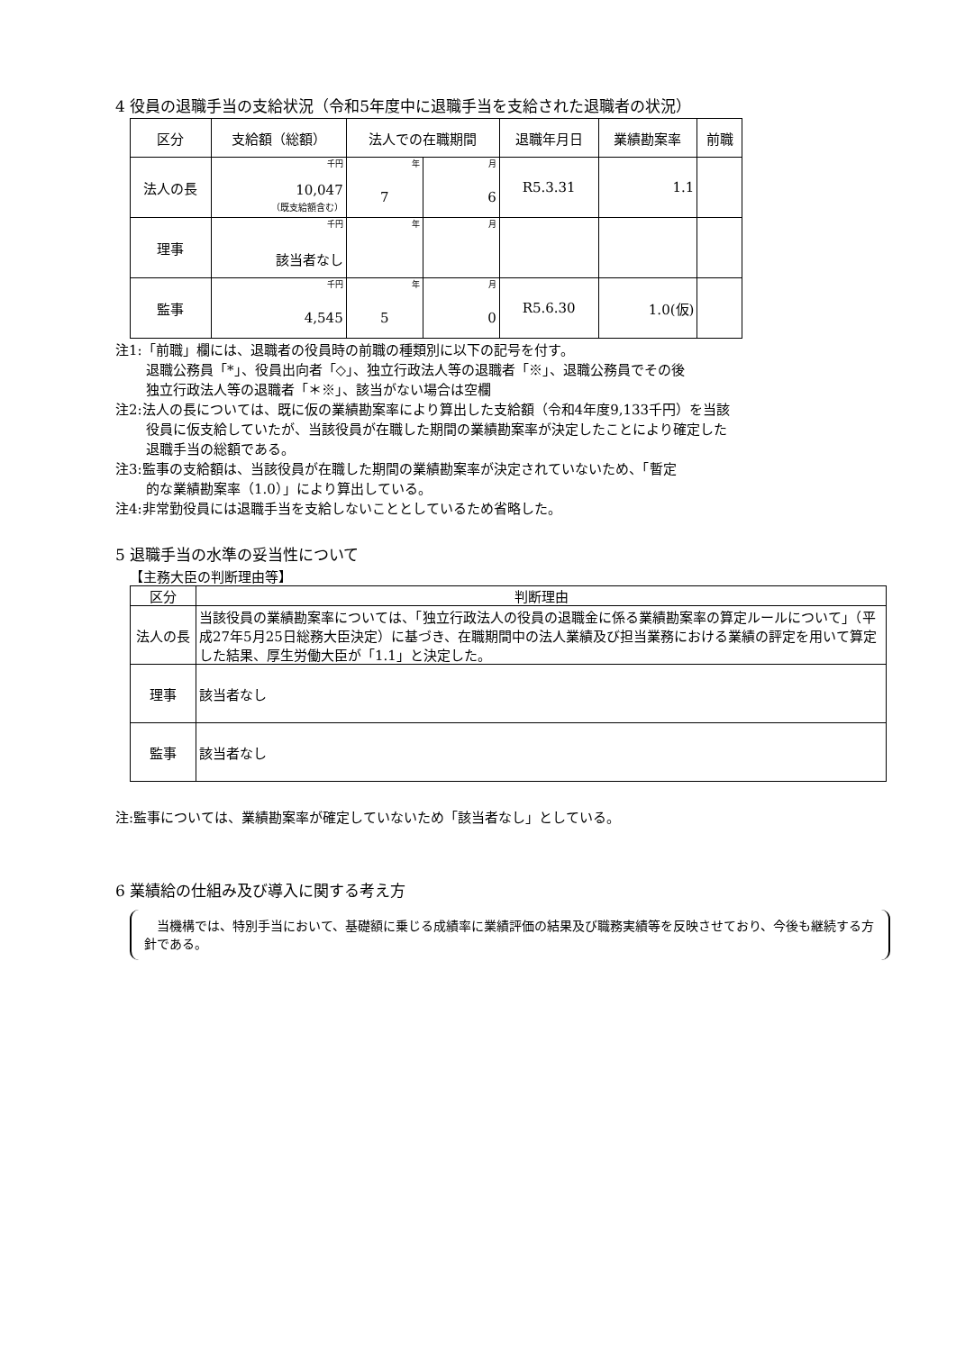4 役員の退職手当の支給状況（令和5年度中に退職手当を支給された退職者の状況）
| 区分 | 支給額（総額） | 法人での在職期間 | | 退職年月日 | 業績勘案率 | 前職 |
| --- | --- | --- | --- | --- | --- | --- |
| 法人の長 | 千円 10,047 （既支給額含む） | 年 7 | 月 6 | R5.3.31 | 1.1 | |
| 理事 | 千円 該当者なし | 年 | 月 | | | |
| 監事 | 千円 4,545 | 年 5 | 月 0 | R5.6.30 | 1.0(仮) | |
注1:「前職」欄には、退職者の役員時の前職の種類別に以下の記号を付す。
退職公務員「*」、役員出向者「◇」、独立行政法人等の退職者「※」、退職公務員でその後
独立行政法人等の退職者「＊※」、該当がない場合は空欄
注2:法人の長については、既に仮の業績勘案率により算出した支給額（令和4年度9,133千円）を当該
役員に仮支給していたが、当該役員が在職した期間の業績勘案率が決定したことにより確定した
退職手当の総額である。
注3:監事の支給額は、当該役員が在職した期間の業績勘案率が決定されていないため、「暫定
的な業績勘案率（1.0）」により算出している。
注4:非常勤役員には退職手当を支給しないこととしているため省略した。
5 退職手当の水準の妥当性について
【主務大臣の判断理由等】
| 区分 | 判断理由 |
| 法人の長 | 当該役員の業績勘案率については、「独立行政法人の役員の退職金に係る業績勘案率の算定ルールについて」（平成27年5月25日総務大臣決定）に基づき、在職期間中の法人業績及び担当業務における業績の評定を用いて算定した結果、厚生労働大臣が「1.1」と決定した。 |
| 理事 | 該当者なし |
| 監事 | 該当者なし |
注:監事については、業績勘案率が確定していないため「該当者なし」としている。
6 業績給の仕組み及び導入に関する考え方
　当機構では、特別手当において、基礎額に乗じる成績率に業績評価の結果及び職務実績等を反映させており、今後も継続する方針である。